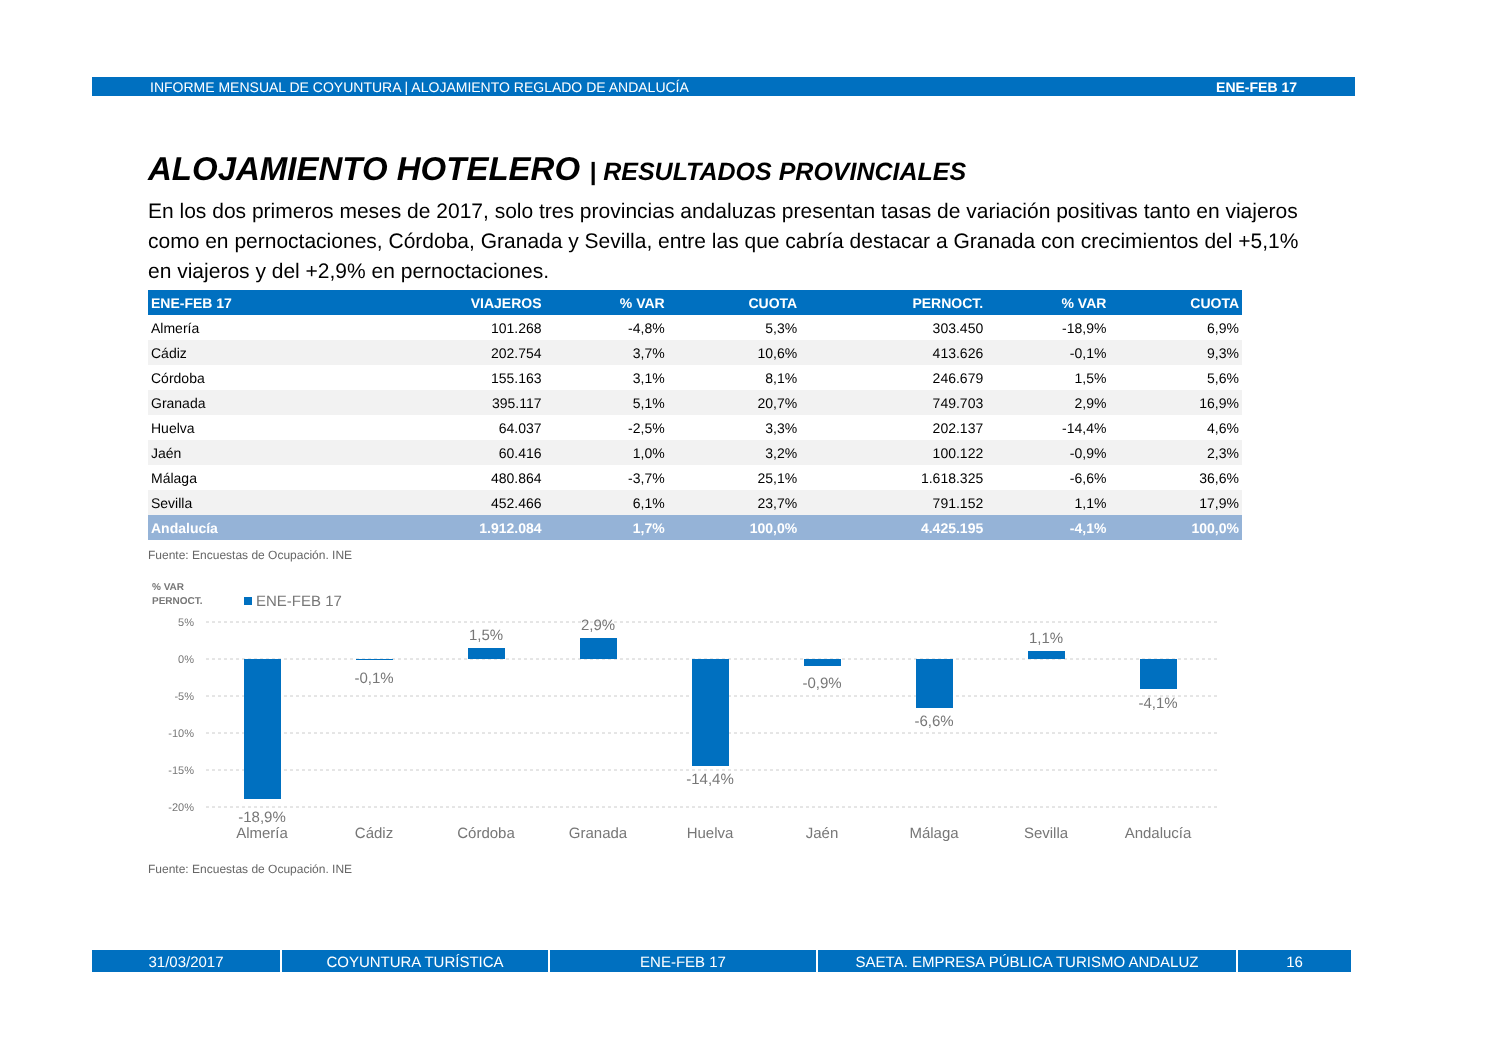INFORME MENSUAL DE COYUNTURA | ALOJAMIENTO REGLADO DE ANDALUCÍA ENE-FEB 17
ALOJAMIENTO HOTELERO | RESULTADOS PROVINCIALES
En los dos primeros meses de 2017, solo tres provincias andaluzas presentan tasas de variación positivas tanto en viajeros como en pernoctaciones, Córdoba, Granada y Sevilla, entre las que cabría destacar a Granada con crecimientos del +5,1% en viajeros y del +2,9% en pernoctaciones.
| ENE-FEB 17 | VIAJEROS | % VAR | CUOTA | PERNOCT. | % VAR | CUOTA |
| --- | --- | --- | --- | --- | --- | --- |
| Almería | 101.268 | -4,8% | 5,3% | 303.450 | -18,9% | 6,9% |
| Cádiz | 202.754 | 3,7% | 10,6% | 413.626 | -0,1% | 9,3% |
| Córdoba | 155.163 | 3,1% | 8,1% | 246.679 | 1,5% | 5,6% |
| Granada | 395.117 | 5,1% | 20,7% | 749.703 | 2,9% | 16,9% |
| Huelva | 64.037 | -2,5% | 3,3% | 202.137 | -14,4% | 4,6% |
| Jaén | 60.416 | 1,0% | 3,2% | 100.122 | -0,9% | 2,3% |
| Málaga | 480.864 | -3,7% | 25,1% | 1.618.325 | -6,6% | 36,6% |
| Sevilla | 452.466 | 6,1% | 23,7% | 791.152 | 1,1% | 17,9% |
| Andalucía | 1.912.084 | 1,7% | 100,0% | 4.425.195 | -4,1% | 100,0% |
Fuente: Encuestas de Ocupación. INE
% VAR
PERNOCT.
ENE-FEB 17
5%
0%
-5%
-10%
-15%
-20%
-18,9%
-0,1%
1,5%
2,9%
-14,4%
-0,9%
-6,6%
1,1%
-4,1%
Almería
Cádiz
Córdoba
Granada
Huelva
Jaén
Málaga
Sevilla
Andalucía
Fuente: Encuestas de Ocupación. INE
31/03/2017 COYUNTURA TURÍSTICA ENE-FEB 17 SAETA. EMPRESA PÚBLICA TURISMO ANDALUZ 16